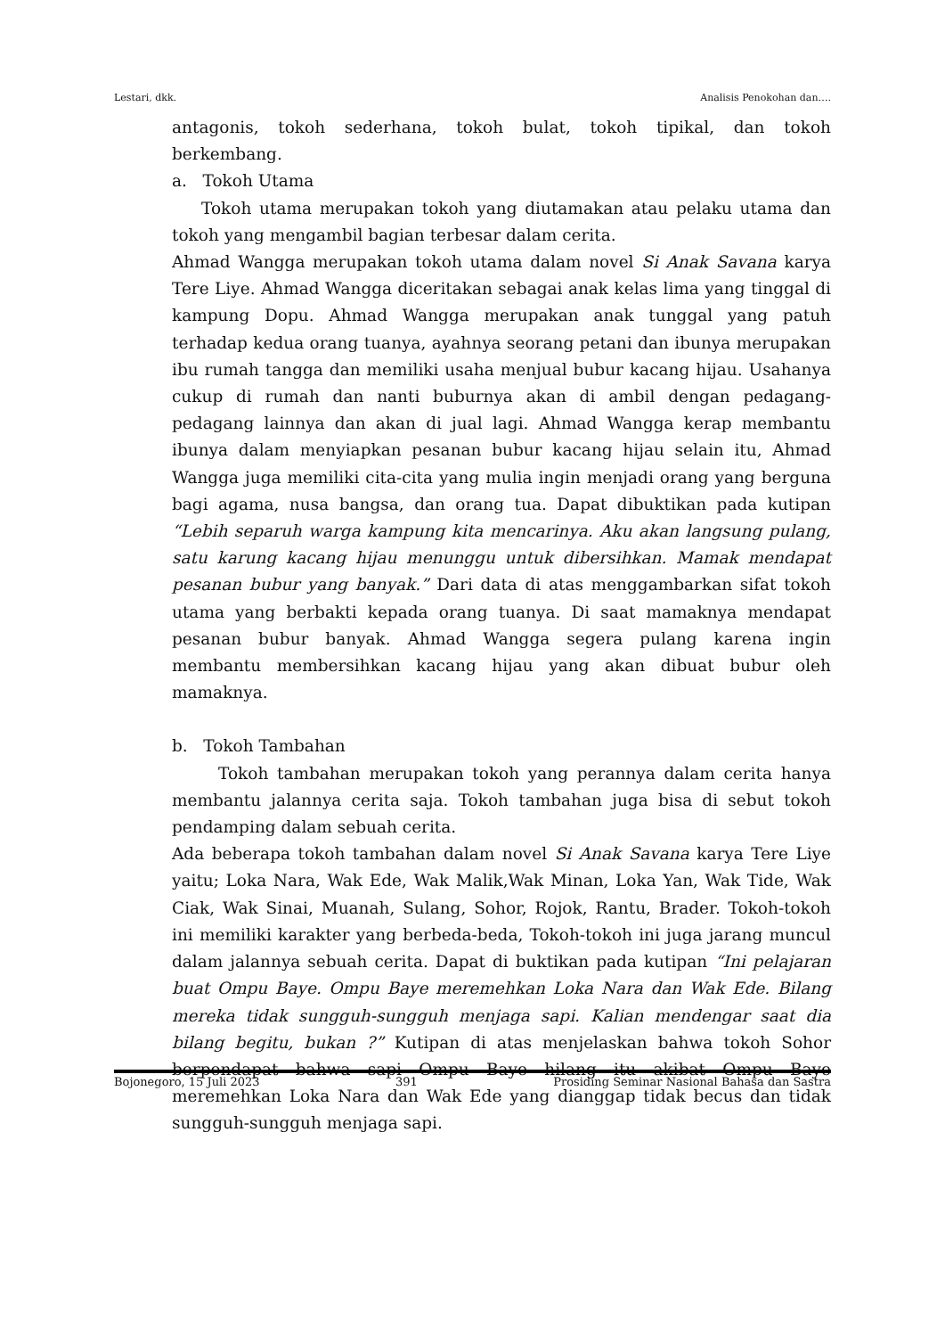Lestari, dkk. Analisis Penokohan dan….
antagonis, tokoh sederhana, tokoh bulat, tokoh tipikal, dan tokoh berkembang.
a. Tokoh Utama
Tokoh utama merupakan tokoh yang diutamakan atau pelaku utama dan tokoh yang mengambil bagian terbesar dalam cerita.
Ahmad Wangga merupakan tokoh utama dalam novel Si Anak Savana karya Tere Liye. Ahmad Wangga diceritakan sebagai anak kelas lima yang tinggal di kampung Dopu. Ahmad Wangga merupakan anak tunggal yang patuh terhadap kedua orang tuanya, ayahnya seorang petani dan ibunya merupakan ibu rumah tangga dan memiliki usaha menjual bubur kacang hijau. Usahanya cukup di rumah dan nanti buburnya akan di ambil dengan pedagang-pedagang lainnya dan akan di jual lagi. Ahmad Wangga kerap membantu ibunya dalam menyiapkan pesanan bubur kacang hijau selain itu, Ahmad Wangga juga memiliki cita-cita yang mulia ingin menjadi orang yang berguna bagi agama, nusa bangsa, dan orang tua. Dapat dibuktikan pada kutipan “Lebih separuh warga kampung kita mencarinya. Aku akan langsung pulang, satu karung kacang hijau menunggu untuk dibersihkan. Mamak mendapat pesanan bubur yang banyak.” Dari data di atas menggambarkan sifat tokoh utama yang berbakti kepada orang tuanya. Di saat mamaknya mendapat pesanan bubur banyak. Ahmad Wangga segera pulang karena ingin membantu membersihkan kacang hijau yang akan dibuat bubur oleh mamaknya.
b. Tokoh Tambahan
Tokoh tambahan merupakan tokoh yang perannya dalam cerita hanya membantu jalannya cerita saja. Tokoh tambahan juga bisa di sebut tokoh pendamping dalam sebuah cerita.
Ada beberapa tokoh tambahan dalam novel Si Anak Savana karya Tere Liye yaitu; Loka Nara, Wak Ede, Wak Malik,Wak Minan, Loka Yan, Wak Tide, Wak Ciak, Wak Sinai, Muanah, Sulang, Sohor, Rojok, Rantu, Brader. Tokoh-tokoh ini memiliki karakter yang berbeda-beda, Tokoh-tokoh ini juga jarang muncul dalam jalannya sebuah cerita. Dapat di buktikan pada kutipan “Ini pelajaran buat Ompu Baye. Ompu Baye meremehkan Loka Nara dan Wak Ede. Bilang mereka tidak sungguh-sungguh menjaga sapi. Kalian mendengar saat dia bilang begitu, bukan ?” Kutipan di atas menjelaskan bahwa tokoh Sohor berpendapat bahwa sapi Ompu Baye hilang itu akibat Ompu Baye meremehkan Loka Nara dan Wak Ede yang dianggap tidak becus dan tidak sungguh-sungguh menjaga sapi.
Bojonegoro, 15 Juli 2023 391 Prosiding Seminar Nasional Bahasa dan Sastra